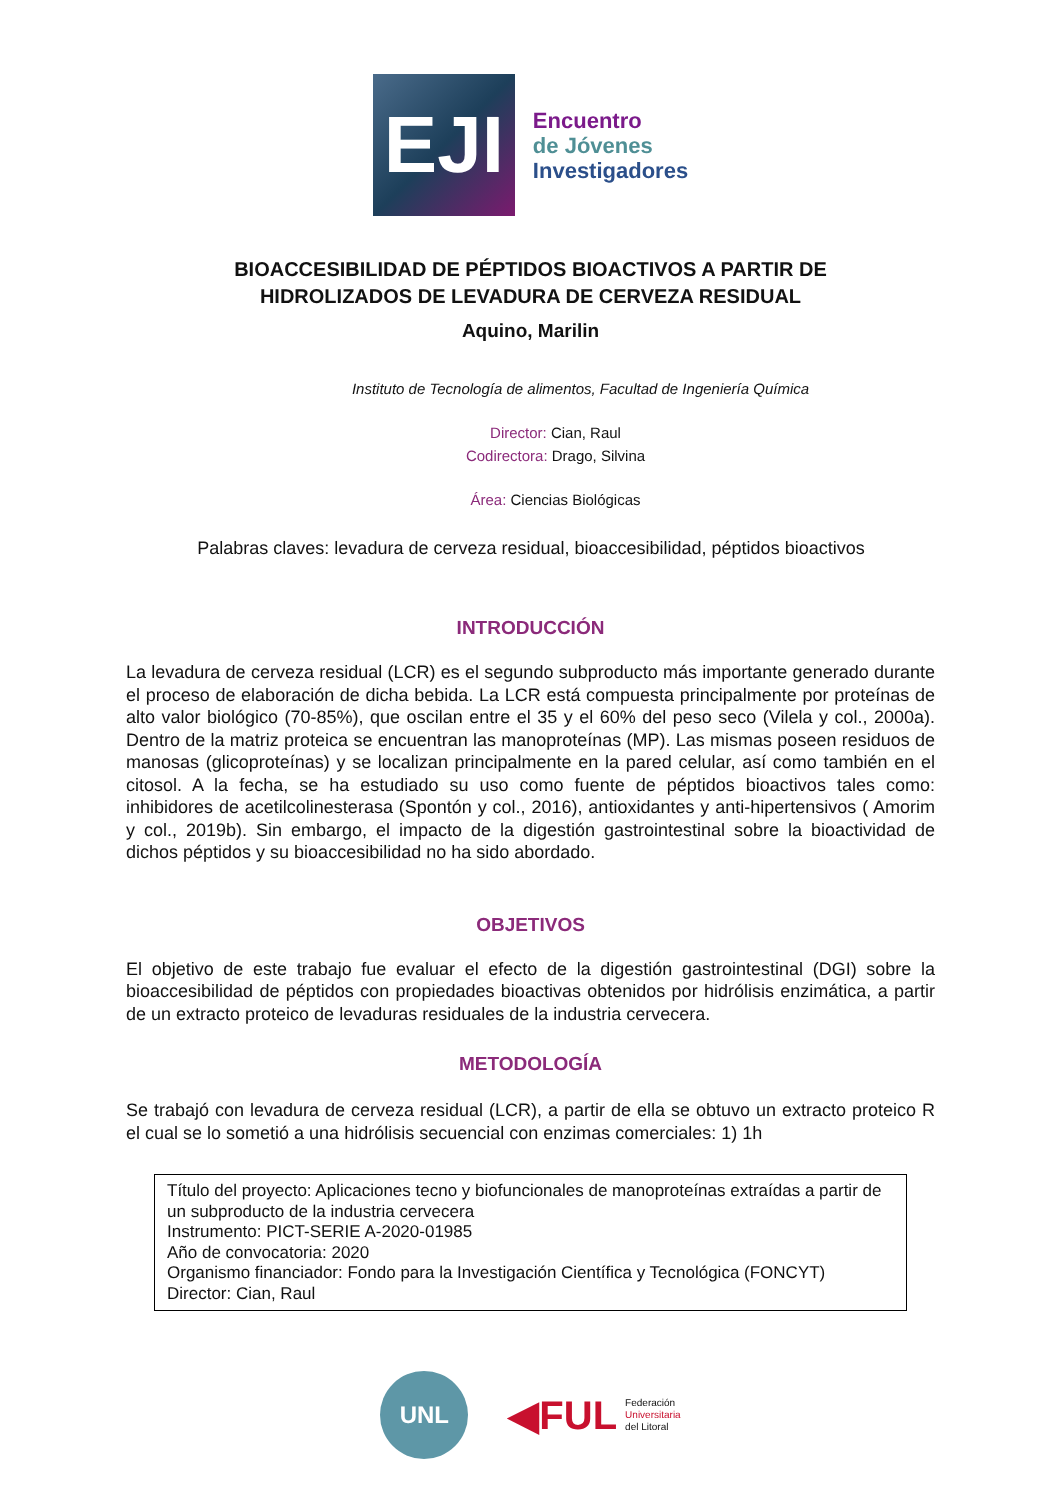EJI
Encuentro
de Jóvenes
Investigadores
BIOACCESIBILIDAD DE PÉPTIDOS BIOACTIVOS A PARTIR DE
HIDROLIZADOS DE LEVADURA DE CERVEZA RESIDUAL
Aquino, Marilin
Instituto de Tecnología de alimentos, Facultad de Ingeniería Química
Director: Cian, Raul
Codirectora: Drago, Silvina
Área: Ciencias Biológicas
Palabras claves: levadura de cerveza residual, bioaccesibilidad, péptidos bioactivos
INTRODUCCIÓN
La levadura de cerveza residual (LCR) es el segundo subproducto más importante generado durante el proceso de elaboración de dicha bebida. La LCR está compuesta principalmente por proteínas de alto valor biológico (70-85%), que oscilan entre el 35 y el 60% del peso seco (Vilela y col., 2000a). Dentro de la matriz proteica se encuentran las manoproteínas (MP). Las mismas poseen residuos de manosas (glicoproteínas) y se localizan principalmente en la pared celular, así como también en el citosol. A la fecha, se ha estudiado su uso como fuente de péptidos bioactivos tales como: inhibidores de acetilcolinesterasa (Spontón y col., 2016), antioxidantes y anti-hipertensivos ( Amorim y col., 2019b). Sin embargo, el impacto de la digestión gastrointestinal sobre la bioactividad de dichos péptidos y su bioaccesibilidad no ha sido abordado.
OBJETIVOS
El objetivo de este trabajo fue evaluar el efecto de la digestión gastrointestinal (DGI) sobre la bioaccesibilidad de péptidos con propiedades bioactivas obtenidos por hidrólisis enzimática, a partir de un extracto proteico de levaduras residuales de la industria cervecera.
METODOLOGÍA
Se trabajó con levadura de cerveza residual (LCR), a partir de ella se obtuvo un extracto proteico R el cual se lo sometió a una hidrólisis secuencial con enzimas comerciales: 1) 1h
Título del proyecto: Aplicaciones tecno y biofuncionales de manoproteínas extraídas a partir de un subproducto de la industria cervecera
Instrumento: PICT-SERIE A-2020-01985
Año de convocatoria: 2020
Organismo financiador: Fondo para la Investigación Científica y Tecnológica (FONCYT)
Director: Cian, Raul
UNL
◀FUL Federación
Universitaria
del Litoral